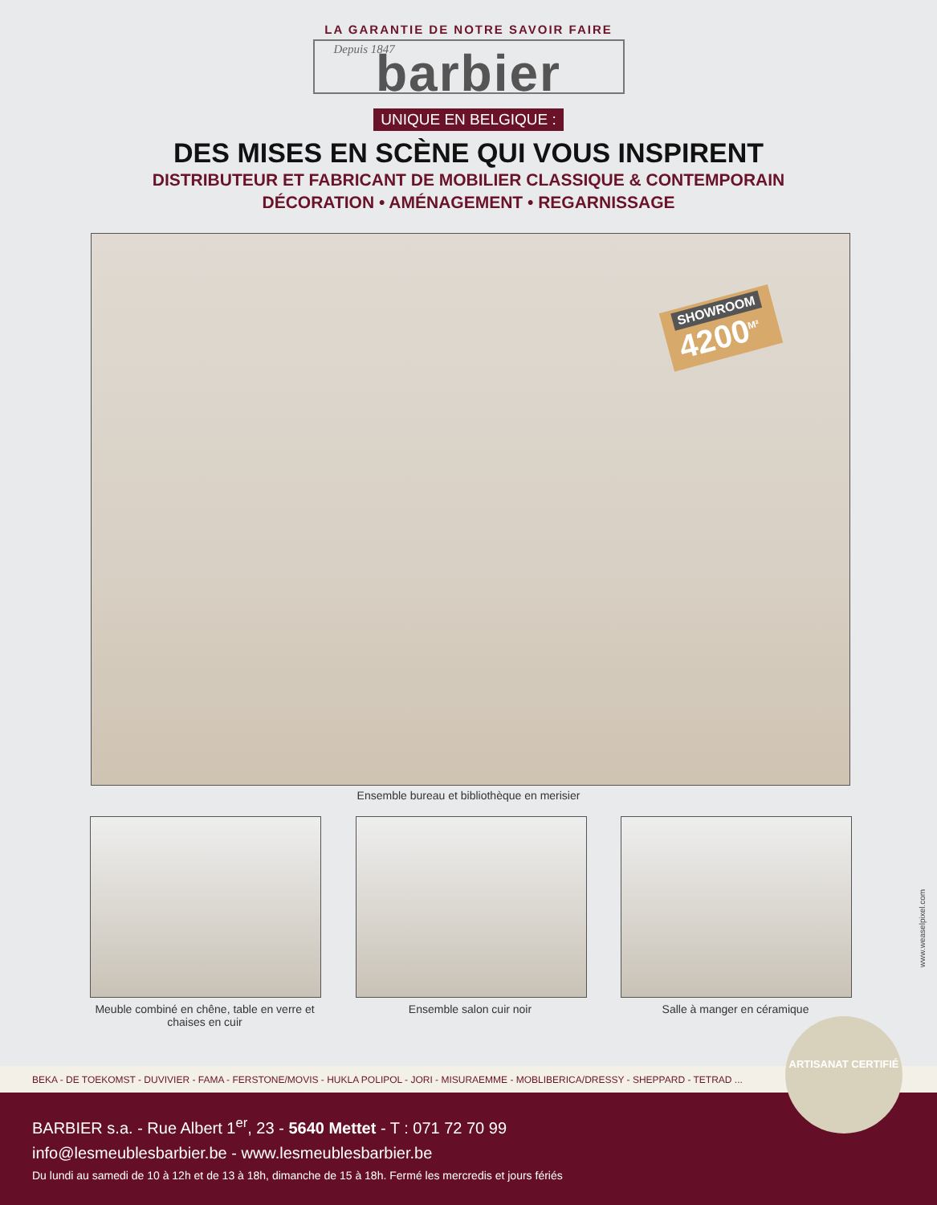LA GARANTIE DE NOTRE SAVOIR FAIRE
Depuis 1847 barbier
UNIQUE EN BELGIQUE :
DES MISES EN SCÈNE QUI VOUS INSPIRENT
DISTRIBUTEUR ET FABRICANT DE MOBILIER CLASSIQUE & CONTEMPORAIN
DÉCORATION • AMÉNAGEMENT • REGARNISSAGE
SHOWROOM
4200<sup>M²</sup>
Ensemble bureau et bibliothèque en merisier
Meuble combiné en chêne, table en verre et chaises en cuir
Ensemble salon cuir noir Salle à manger en céramique
www.weaselpixel.com
BEKA - DE TOEKOMST - DUVIVIER - FAMA - FERSTONE/MOVIS - HUKLA POLIPOL - JORI - MISURAEMME - MOBLIBERICA/DRESSY - SHEPPARD - TETRAD ...
BARBIER s.a. - Rue Albert 1<sup>er</sup>, 23 - 5640 Mettet - T : 071 72 70 99
info@lesmeublesbarbier.be - www.lesmeublesbarbier.be
Du lundi au samedi de 10 à 12h et de 13 à 18h, dimanche de 15 à 18h. Fermé les mercredis et jours fériés
ARTISANAT CERTIFIÉ